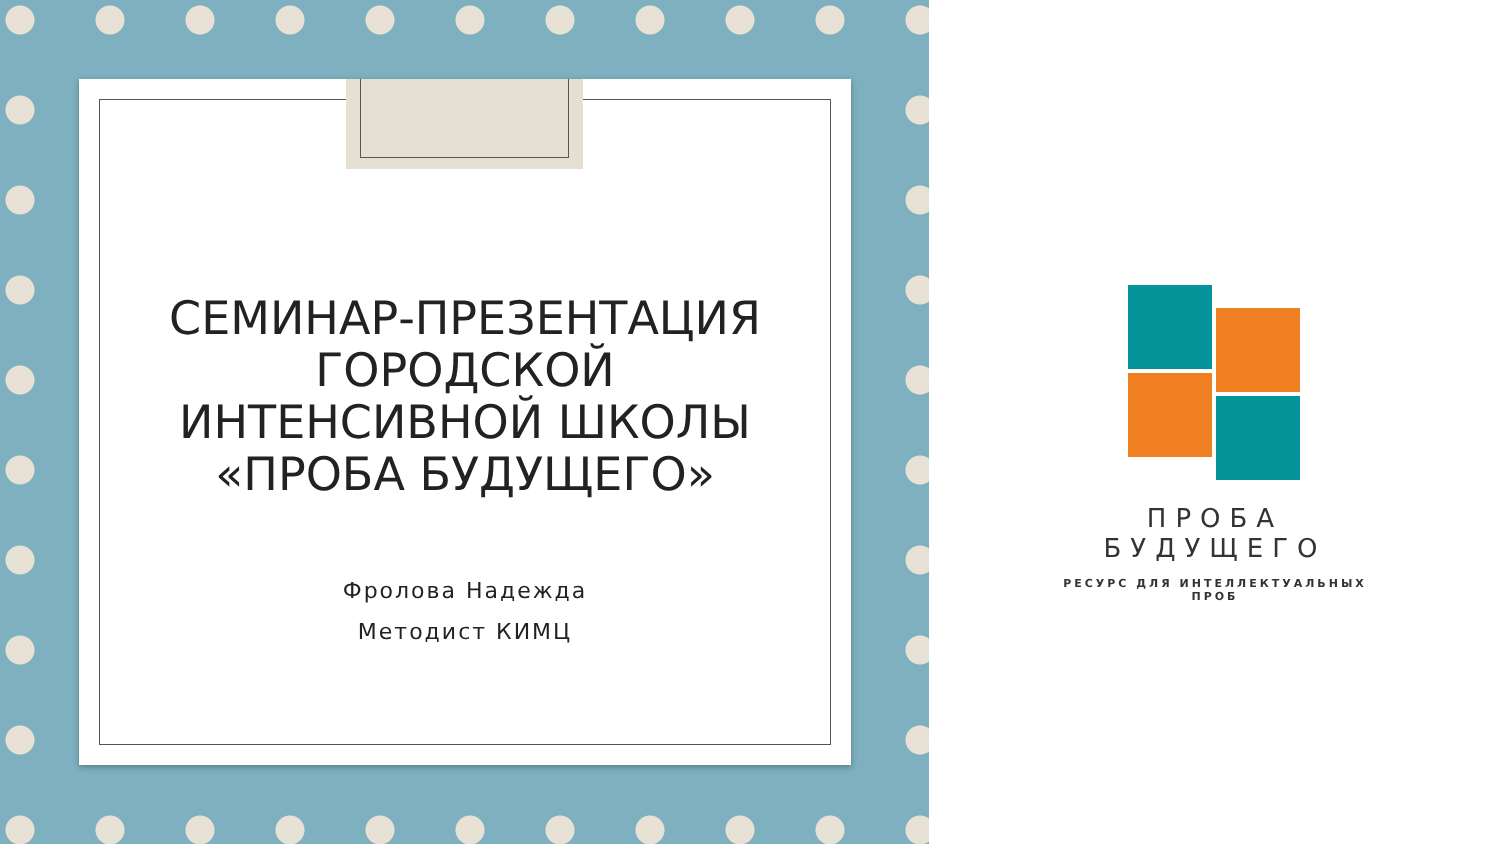СЕМИНАР-ПРЕЗЕНТАЦИЯ
ГОРОДСКОЙ
ИНТЕНСИВНОЙ ШКОЛЫ
«ПРОБА БУДУЩЕГО»
Фролова Надежда
Методист КИМЦ
ПРОБА БУДУЩЕГО
РЕСУРС ДЛЯ ИНТЕЛЛЕКТУАЛЬНЫХ ПРОБ